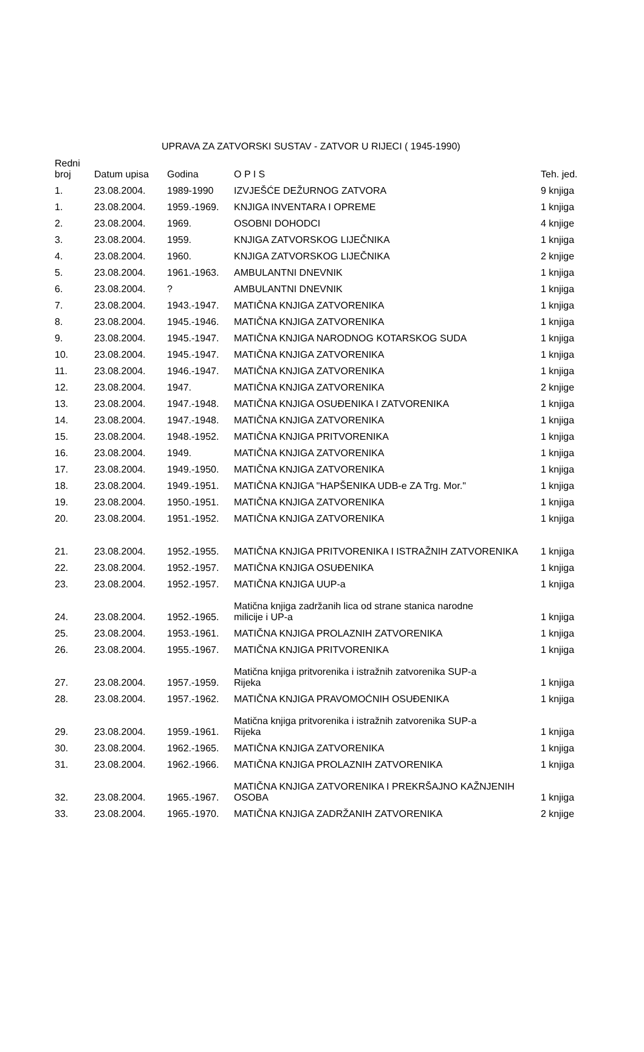UPRAVA ZA ZATVORSKI SUSTAV - ZATVOR U RIJECI ( 1945-1990)
| Redni broj | Datum upisa | Godina | O P I S | Teh. jed. |
| --- | --- | --- | --- | --- |
| 1. | 23.08.2004. | 1989-1990 | IZVJEŠĆE DEŽURNOG ZATVORA | 9 knjiga |
| 1. | 23.08.2004. | 1959.-1969. | KNJIGA INVENTARA I OPREME | 1 knjiga |
| 2. | 23.08.2004. | 1969. | OSOBNI DOHODCI | 4 knjige |
| 3. | 23.08.2004. | 1959. | KNJIGA ZATVORSKOG LIJEČNIKA | 1 knjiga |
| 4. | 23.08.2004. | 1960. | KNJIGA ZATVORSKOG LIJEČNIKA | 2 knjige |
| 5. | 23.08.2004. | 1961.-1963. | AMBULANTNI DNEVNIK | 1 knjiga |
| 6. | 23.08.2004. | ? | AMBULANTNI DNEVNIK | 1 knjiga |
| 7. | 23.08.2004. | 1943.-1947. | MATIČNA KNJIGA ZATVORENIKA | 1 knjiga |
| 8. | 23.08.2004. | 1945.-1946. | MATIČNA KNJIGA ZATVORENIKA | 1 knjiga |
| 9. | 23.08.2004. | 1945.-1947. | MATIČNA KNJIGA NARODNOG KOTARSKOG SUDA | 1 knjiga |
| 10. | 23.08.2004. | 1945.-1947. | MATIČNA KNJIGA ZATVORENIKA | 1 knjiga |
| 11. | 23.08.2004. | 1946.-1947. | MATIČNA KNJIGA ZATVORENIKA | 1 knjiga |
| 12. | 23.08.2004. | 1947. | MATIČNA KNJIGA ZATVORENIKA | 2 knjige |
| 13. | 23.08.2004. | 1947.-1948. | MATIČNA KNJIGA OSUĐENIKA I ZATVORENIKA | 1 knjiga |
| 14. | 23.08.2004. | 1947.-1948. | MATIČNA KNJIGA ZATVORENIKA | 1 knjiga |
| 15. | 23.08.2004. | 1948.-1952. | MATIČNA KNJIGA PRITVORENIKA | 1 knjiga |
| 16. | 23.08.2004. | 1949. | MATIČNA KNJIGA ZATVORENIKA | 1 knjiga |
| 17. | 23.08.2004. | 1949.-1950. | MATIČNA KNJIGA ZATVORENIKA | 1 knjiga |
| 18. | 23.08.2004. | 1949.-1951. | MATIČNA KNJIGA "HAPŠENIKA UDB-e ZA Trg. Mor." | 1 knjiga |
| 19. | 23.08.2004. | 1950.-1951. | MATIČNA KNJIGA ZATVORENIKA | 1 knjiga |
| 20. | 23.08.2004. | 1951.-1952. | MATIČNA KNJIGA ZATVORENIKA | 1 knjiga |
| 21. | 23.08.2004. | 1952.-1955. | MATIČNA KNJIGA PRITVORENIKA I ISTRAŽNIH ZATVORENIKA | 1 knjiga |
| 22. | 23.08.2004. | 1952.-1957. | MATIČNA KNJIGA OSUĐENIKA | 1 knjiga |
| 23. | 23.08.2004. | 1952.-1957. | MATIČNA KNJIGA UUP-a | 1 knjiga |
| 24. | 23.08.2004. | 1952.-1965. | Matična knjiga zadržanih lica od strane stanica narodne milicije i UP-a | 1 knjiga |
| 25. | 23.08.2004. | 1953.-1961. | MATIČNA KNJIGA PROLAZNIH ZATVORENIKA | 1 knjiga |
| 26. | 23.08.2004. | 1955.-1967. | MATIČNA KNJIGA PRITVORENIKA | 1 knjiga |
| 27. | 23.08.2004. | 1957.-1959. | Matična knjiga pritvorenika i istražnih zatvorenika SUP-a Rijeka | 1 knjiga |
| 28. | 23.08.2004. | 1957.-1962. | MATIČNA KNJIGA PRAVOMOĆNIH OSUĐENIKA | 1 knjiga |
| 29. | 23.08.2004. | 1959.-1961. | Matična knjiga pritvorenika i istražnih zatvorenika SUP-a Rijeka | 1 knjiga |
| 30. | 23.08.2004. | 1962.-1965. | MATIČNA KNJIGA ZATVORENIKA | 1 knjiga |
| 31. | 23.08.2004. | 1962.-1966. | MATIČNA KNJIGA PROLAZNIH ZATVORENIKA | 1 knjiga |
| 32. | 23.08.2004. | 1965.-1967. | MATIČNA KNJIGA ZATVORENIKA I PREKRŠAJNO KAŽNJENIH OSOBA | 1 knjiga |
| 33. | 23.08.2004. | 1965.-1970. | MATIČNA KNJIGA ZADRŽANIH ZATVORENIKA | 2 knjige |